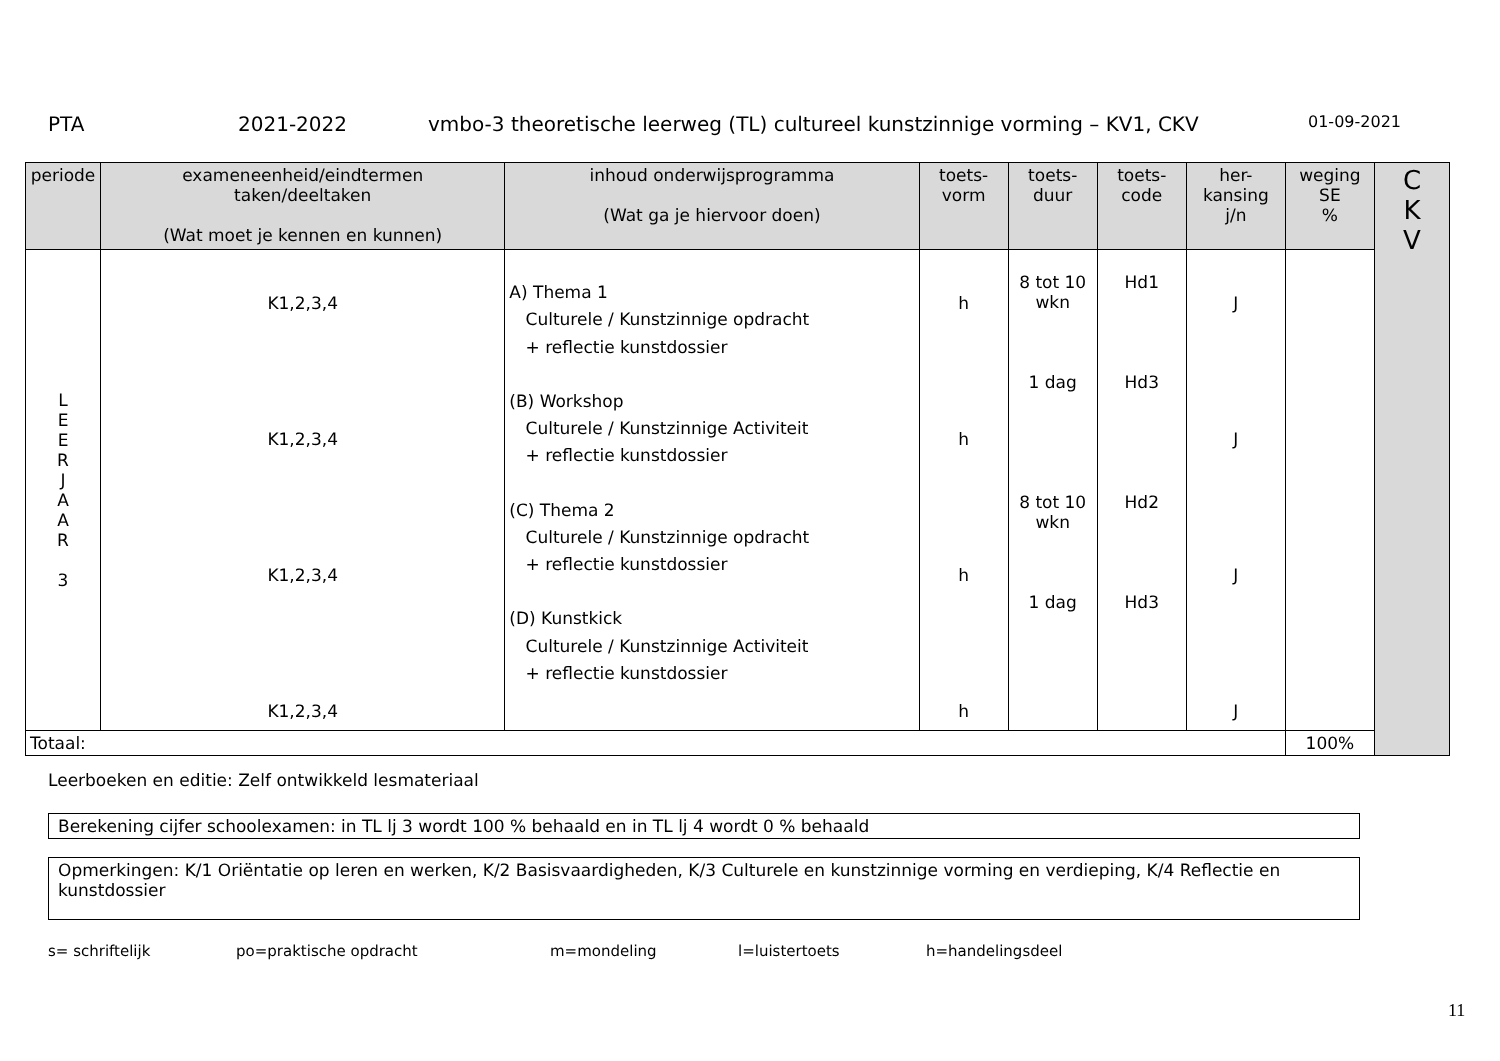PTA 2021-2022 vmbo-3 theoretische leerweg (TL) cultureel kunstzinnige vorming – KV1, CKV 01-09-2021
| periode | exameneenheid/eindtermen taken/deeltaken (Wat moet je kennen en kunnen) | inhoud onderwijsprogramma (Wat ga je hiervoor doen) | toets- vorm | toets- duur | toets- code | her- kansing j/n | weging SE % | C K V |
| --- | --- | --- | --- | --- | --- | --- | --- | --- |
| L E E R J A A R 3 | K1,2,3,4 K1,2,3,4 K1,2,3,4 K1,2,3,4 | A) Thema 1 Culturele / Kunstzinnige opdracht + reflectie kunstdossier (B) Workshop Culturele / Kunstzinnige Activiteit + reflectie kunstdossier (C) Thema 2 Culturele / Kunstzinnige opdracht + reflectie kunstdossier (D) Kunstkick Culturele / Kunstzinnige Activiteit + reflectie kunstdossier | h h h h | 8 tot 10 wkn 1 dag 8 tot 10 wkn 1 dag | Hd1 Hd3 Hd2 Hd3 | J J J J | | |
| Totaal: | | | | | | | 100% | |
Leerboeken en editie: Zelf ontwikkeld lesmateriaal
Berekening cijfer schoolexamen: in TL lj 3 wordt 100 % behaald en in TL lj 4 wordt 0 % behaald
Opmerkingen: K/1 Oriëntatie op leren en werken, K/2 Basisvaardigheden, K/3 Culturele en kunstzinnige vorming en verdieping, K/4 Reflectie en kunstdossier
s= schriftelijk po=praktische opdracht m=mondeling l=luistertoets h=handelingsdeel
11